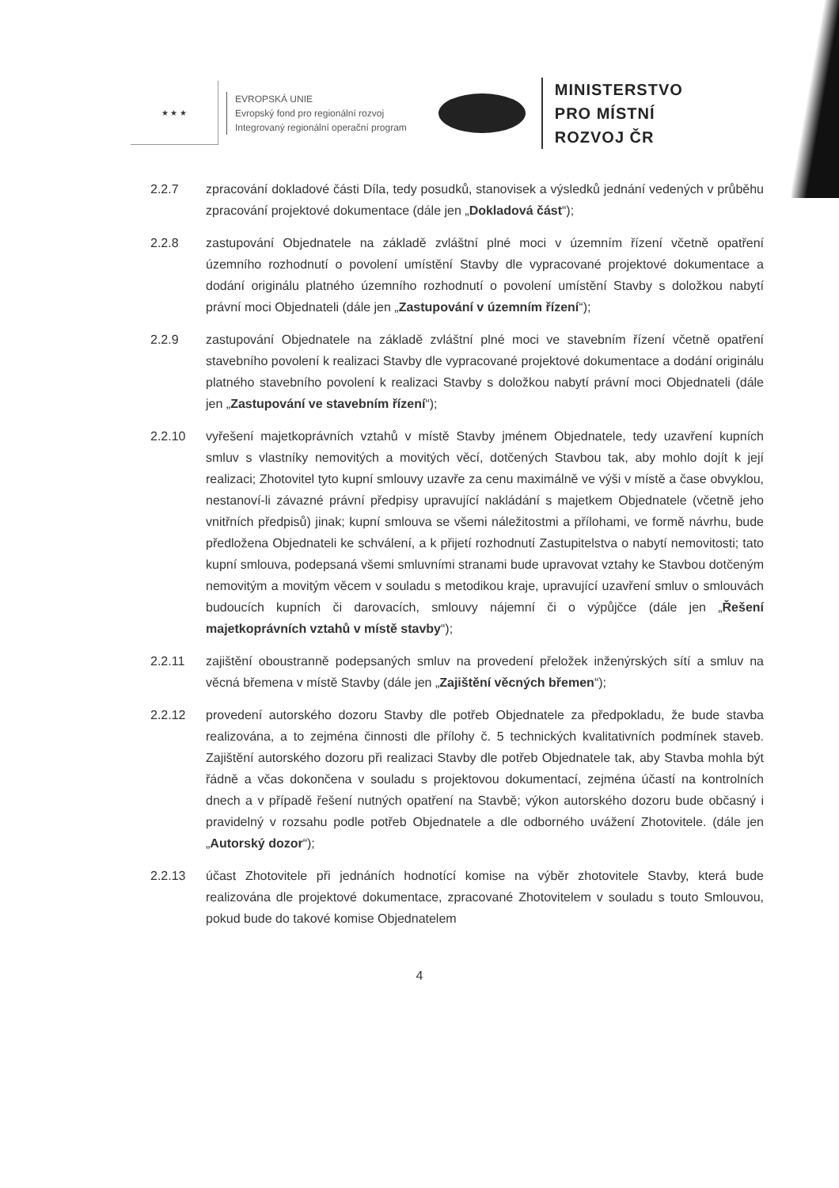★ ★ ★
EVROPSKÁ UNIE
Evropský fond pro regionální rozvoj
Integrovaný regionální operační program
MINISTERSTVO
PRO MÍSTNÍ
ROZVOJ ČR
2.2.7 zpracování dokladové části Díla, tedy posudků, stanovisek a výsledků jednání vedených v průběhu zpracování projektové dokumentace (dále jen „Dokladová část“);
2.2.8 zastupování Objednatele na základě zvláštní plné moci v územním řízení včetně opatření územního rozhodnutí o povolení umístění Stavby dle vypracované projektové dokumentace a dodání originálu platného územního rozhodnutí o povolení umístění Stavby s doložkou nabytí právní moci Objednateli (dále jen „Zastupování v územním řízení“);
2.2.9 zastupování Objednatele na základě zvláštní plné moci ve stavebním řízení včetně opatření stavebního povolení k realizaci Stavby dle vypracované projektové dokumentace a dodání originálu platného stavebního povolení k realizaci Stavby s doložkou nabytí právní moci Objednateli (dále jen „Zastupování ve stavebním řízení“);
2.2.10 vyřešení majetkoprávních vztahů v místě Stavby jménem Objednatele, tedy uzavření kupních smluv s vlastníky nemovitých a movitých věcí, dotčených Stavbou tak, aby mohlo dojít k její realizaci; Zhotovitel tyto kupní smlouvy uzavře za cenu maximálně ve výši v místě a čase obvyklou, nestanoví-li závazné právní předpisy upravující nakládání s majetkem Objednatele (včetně jeho vnitřních předpisů) jinak; kupní smlouva se všemi náležitostmi a přílohami, ve formě návrhu, bude předložena Objednateli ke schválení, a k přijetí rozhodnutí Zastupitelstva o nabytí nemovitosti; tato kupní smlouva, podepsaná všemi smluvními stranami bude upravovat vztahy ke Stavbou dotčeným nemovitým a movitým věcem v souladu s metodikou kraje, upravující uzavření smluv o smlouvách budoucích kupních či darovacích, smlouvy nájemní či o výpůjčce (dále jen „Řešení majetkoprávních vztahů v místě stavby“);
2.2.11 zajištění oboustranně podepsaných smluv na provedení přeložek inženýrských sítí a smluv na věcná břemena v místě Stavby (dále jen „Zajištění věcných břemen“);
2.2.12 provedení autorského dozoru Stavby dle potřeb Objednatele za předpokladu, že bude stavba realizována, a to zejména činnosti dle přílohy č. 5 technických kvalitativních podmínek staveb. Zajištění autorského dozoru při realizaci Stavby dle potřeb Objednatele tak, aby Stavba mohla být řádně a včas dokončena v souladu s projektovou dokumentací, zejména účastí na kontrolních dnech a v případě řešení nutných opatření na Stavbě; výkon autorského dozoru bude občasný i pravidelný v rozsahu podle potřeb Objednatele a dle odborného uvážení Zhotovitele. (dále jen „Autorský dozor“);
2.2.13 účast Zhotovitele při jednáních hodnotící komise na výběr zhotovitele Stavby, která bude realizována dle projektové dokumentace, zpracované Zhotovitelem v souladu s touto Smlouvou, pokud bude do takové komise Objednatelem
4